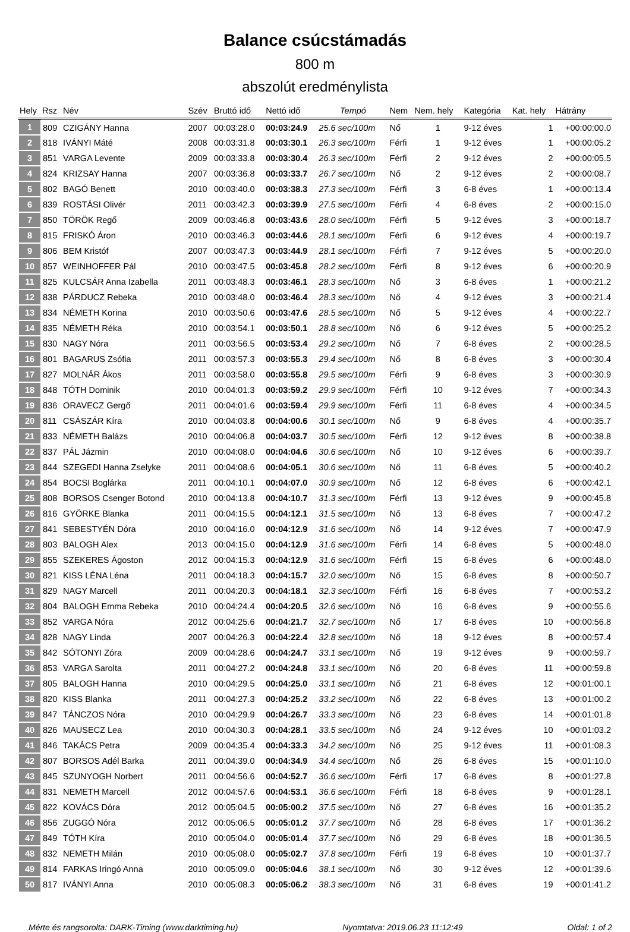Balance csúcstámadás
800 m
abszolút eredménylista
| Hely | Rsz | Név | Szév | Bruttó idő | Nettó idő | Tempó | Nem | Nem. hely | Kategória | Kat. hely | Hátrány |
| --- | --- | --- | --- | --- | --- | --- | --- | --- | --- | --- | --- |
| 1 | 809 | CZIGÁNY Hanna | 2007 | 00:03:28.0 | 00:03:24.9 | 25.6 sec/100m | Nő | 1 | 9-12 éves | 1 | +00:00:00.0 |
| 2 | 818 | IVÁNYI Máté | 2008 | 00:03:31.8 | 00:03:30.1 | 26.3 sec/100m | Férfi | 1 | 9-12 éves | 1 | +00:00:05.2 |
| 3 | 851 | VARGA Levente | 2009 | 00:03:33.8 | 00:03:30.4 | 26.3 sec/100m | Férfi | 2 | 9-12 éves | 2 | +00:00:05.5 |
| 4 | 824 | KRIZSAY Hanna | 2007 | 00:03:36.8 | 00:03:33.7 | 26.7 sec/100m | Nő | 2 | 9-12 éves | 2 | +00:00:08.7 |
| 5 | 802 | BAGÓ Benett | 2010 | 00:03:40.0 | 00:03:38.3 | 27.3 sec/100m | Férfi | 3 | 6-8 éves | 1 | +00:00:13.4 |
| 6 | 839 | ROSTÁSI Olivér | 2011 | 00:03:42.3 | 00:03:39.9 | 27.5 sec/100m | Férfi | 4 | 6-8 éves | 2 | +00:00:15.0 |
| 7 | 850 | TÖRÖK Regő | 2009 | 00:03:46.8 | 00:03:43.6 | 28.0 sec/100m | Férfi | 5 | 9-12 éves | 3 | +00:00:18.7 |
| 8 | 815 | FRISKÓ Áron | 2010 | 00:03:46.3 | 00:03:44.6 | 28.1 sec/100m | Férfi | 6 | 9-12 éves | 4 | +00:00:19.7 |
| 9 | 806 | BEM Kristóf | 2007 | 00:03:47.3 | 00:03:44.9 | 28.1 sec/100m | Férfi | 7 | 9-12 éves | 5 | +00:00:20.0 |
| 10 | 857 | WEINHOFFER Pál | 2010 | 00:03:47.5 | 00:03:45.8 | 28.2 sec/100m | Férfi | 8 | 9-12 éves | 6 | +00:00:20.9 |
| 11 | 825 | KULCSÁR Anna Izabella | 2011 | 00:03:48.3 | 00:03:46.1 | 28.3 sec/100m | Nő | 3 | 6-8 éves | 1 | +00:00:21.2 |
| 12 | 838 | PÁRDUCZ Rebeka | 2010 | 00:03:48.0 | 00:03:46.4 | 28.3 sec/100m | Nő | 4 | 9-12 éves | 3 | +00:00:21.4 |
| 13 | 834 | NÉMETH Korina | 2010 | 00:03:50.6 | 00:03:47.6 | 28.5 sec/100m | Nő | 5 | 9-12 éves | 4 | +00:00:22.7 |
| 14 | 835 | NÉMETH Réka | 2010 | 00:03:54.1 | 00:03:50.1 | 28.8 sec/100m | Nő | 6 | 9-12 éves | 5 | +00:00:25.2 |
| 15 | 830 | NAGY Nóra | 2011 | 00:03:56.5 | 00:03:53.4 | 29.2 sec/100m | Nő | 7 | 6-8 éves | 2 | +00:00:28.5 |
| 16 | 801 | BAGARUS Zsófia | 2011 | 00:03:57.3 | 00:03:55.3 | 29.4 sec/100m | Nő | 8 | 6-8 éves | 3 | +00:00:30.4 |
| 17 | 827 | MOLNÁR Ákos | 2011 | 00:03:58.0 | 00:03:55.8 | 29.5 sec/100m | Férfi | 9 | 6-8 éves | 3 | +00:00:30.9 |
| 18 | 848 | TÓTH Dominik | 2010 | 00:04:01.3 | 00:03:59.2 | 29.9 sec/100m | Férfi | 10 | 9-12 éves | 7 | +00:00:34.3 |
| 19 | 836 | ORAVECZ Gergő | 2011 | 00:04:01.6 | 00:03:59.4 | 29.9 sec/100m | Férfi | 11 | 6-8 éves | 4 | +00:00:34.5 |
| 20 | 811 | CSÁSZÁR Kíra | 2010 | 00:04:03.8 | 00:04:00.6 | 30.1 sec/100m | Nő | 9 | 6-8 éves | 4 | +00:00:35.7 |
| 21 | 833 | NÉMETH Balázs | 2010 | 00:04:06.8 | 00:04:03.7 | 30.5 sec/100m | Férfi | 12 | 9-12 éves | 8 | +00:00:38.8 |
| 22 | 837 | PÁL Jázmin | 2010 | 00:04:08.0 | 00:04:04.6 | 30.6 sec/100m | Nő | 10 | 9-12 éves | 6 | +00:00:39.7 |
| 23 | 844 | SZEGEDI Hanna Zselyke | 2011 | 00:04:08.6 | 00:04:05.1 | 30.6 sec/100m | Nő | 11 | 6-8 éves | 5 | +00:00:40.2 |
| 24 | 854 | BOCSI Boglárka | 2011 | 00:04:10.1 | 00:04:07.0 | 30.9 sec/100m | Nő | 12 | 6-8 éves | 6 | +00:00:42.1 |
| 25 | 808 | BORSOS Csenger Botond | 2010 | 00:04:13.8 | 00:04:10.7 | 31.3 sec/100m | Férfi | 13 | 9-12 éves | 9 | +00:00:45.8 |
| 26 | 816 | GYÖRKE Blanka | 2011 | 00:04:15.5 | 00:04:12.1 | 31.5 sec/100m | Nő | 13 | 6-8 éves | 7 | +00:00:47.2 |
| 27 | 841 | SEBESTYÉN Dóra | 2010 | 00:04:16.0 | 00:04:12.9 | 31.6 sec/100m | Nő | 14 | 9-12 éves | 7 | +00:00:47.9 |
| 28 | 803 | BALOGH Alex | 2013 | 00:04:15.0 | 00:04:12.9 | 31.6 sec/100m | Férfi | 14 | 6-8 éves | 5 | +00:00:48.0 |
| 29 | 855 | SZEKERES Ágoston | 2012 | 00:04:15.3 | 00:04:12.9 | 31.6 sec/100m | Férfi | 15 | 6-8 éves | 6 | +00:00:48.0 |
| 30 | 821 | KISS LÉNA Léna | 2011 | 00:04:18.3 | 00:04:15.7 | 32.0 sec/100m | Nő | 15 | 6-8 éves | 8 | +00:00:50.7 |
| 31 | 829 | NAGY Marcell | 2011 | 00:04:20.3 | 00:04:18.1 | 32.3 sec/100m | Férfi | 16 | 6-8 éves | 7 | +00:00:53.2 |
| 32 | 804 | BALOGH Emma Rebeka | 2010 | 00:04:24.4 | 00:04:20.5 | 32.6 sec/100m | Nő | 16 | 6-8 éves | 9 | +00:00:55.6 |
| 33 | 852 | VARGA Nóra | 2012 | 00:04:25.6 | 00:04:21.7 | 32.7 sec/100m | Nő | 17 | 6-8 éves | 10 | +00:00:56.8 |
| 34 | 828 | NAGY Linda | 2007 | 00:04:26.3 | 00:04:22.4 | 32.8 sec/100m | Nő | 18 | 9-12 éves | 8 | +00:00:57.4 |
| 35 | 842 | SÓTONYI Zóra | 2009 | 00:04:28.6 | 00:04:24.7 | 33.1 sec/100m | Nő | 19 | 9-12 éves | 9 | +00:00:59.7 |
| 36 | 853 | VARGA Sarolta | 2011 | 00:04:27.2 | 00:04:24.8 | 33.1 sec/100m | Nő | 20 | 6-8 éves | 11 | +00:00:59.8 |
| 37 | 805 | BALOGH Hanna | 2010 | 00:04:29.5 | 00:04:25.0 | 33.1 sec/100m | Nő | 21 | 6-8 éves | 12 | +00:01:00.1 |
| 38 | 820 | KISS Blanka | 2011 | 00:04:27.3 | 00:04:25.2 | 33.2 sec/100m | Nő | 22 | 6-8 éves | 13 | +00:01:00.2 |
| 39 | 847 | TÁNCZOS Nóra | 2010 | 00:04:29.9 | 00:04:26.7 | 33.3 sec/100m | Nő | 23 | 6-8 éves | 14 | +00:01:01.8 |
| 40 | 826 | MAUSECZ Lea | 2010 | 00:04:30.3 | 00:04:28.1 | 33.5 sec/100m | Nő | 24 | 9-12 éves | 10 | +00:01:03.2 |
| 41 | 846 | TAKÁCS Petra | 2009 | 00:04:35.4 | 00:04:33.3 | 34.2 sec/100m | Nő | 25 | 9-12 éves | 11 | +00:01:08.3 |
| 42 | 807 | BORSOS Adél Barka | 2011 | 00:04:39.0 | 00:04:34.9 | 34.4 sec/100m | Nő | 26 | 6-8 éves | 15 | +00:01:10.0 |
| 43 | 845 | SZUNYOGH Norbert | 2011 | 00:04:56.6 | 00:04:52.7 | 36.6 sec/100m | Férfi | 17 | 6-8 éves | 8 | +00:01:27.8 |
| 44 | 831 | NEMETH Marcell | 2012 | 00:04:57.6 | 00:04:53.1 | 36.6 sec/100m | Férfi | 18 | 6-8 éves | 9 | +00:01:28.1 |
| 45 | 822 | KOVÁCS Dóra | 2012 | 00:05:04.5 | 00:05:00.2 | 37.5 sec/100m | Nő | 27 | 6-8 éves | 16 | +00:01:35.2 |
| 46 | 856 | ZUGGÓ Nóra | 2012 | 00:05:06.5 | 00:05:01.2 | 37.7 sec/100m | Nő | 28 | 6-8 éves | 17 | +00:01:36.2 |
| 47 | 849 | TÓTH Kíra | 2010 | 00:05:04.0 | 00:05:01.4 | 37.7 sec/100m | Nő | 29 | 6-8 éves | 18 | +00:01:36.5 |
| 48 | 832 | NEMETH Milán | 2010 | 00:05:08.0 | 00:05:02.7 | 37.8 sec/100m | Férfi | 19 | 6-8 éves | 10 | +00:01:37.7 |
| 49 | 814 | FARKAS Iringó Anna | 2010 | 00:05:09.0 | 00:05:04.6 | 38.1 sec/100m | Nő | 30 | 9-12 éves | 12 | +00:01:39.6 |
| 50 | 817 | IVÁNYI Anna | 2010 | 00:05:08.3 | 00:05:06.2 | 38.3 sec/100m | Nő | 31 | 6-8 éves | 19 | +00:01:41.2 |
Mérte és rangsorolta: DARK-Timing (www.darktiming.hu) Nyomtatva: 2019.06.23 11:12:49 Oldal: 1 of 2